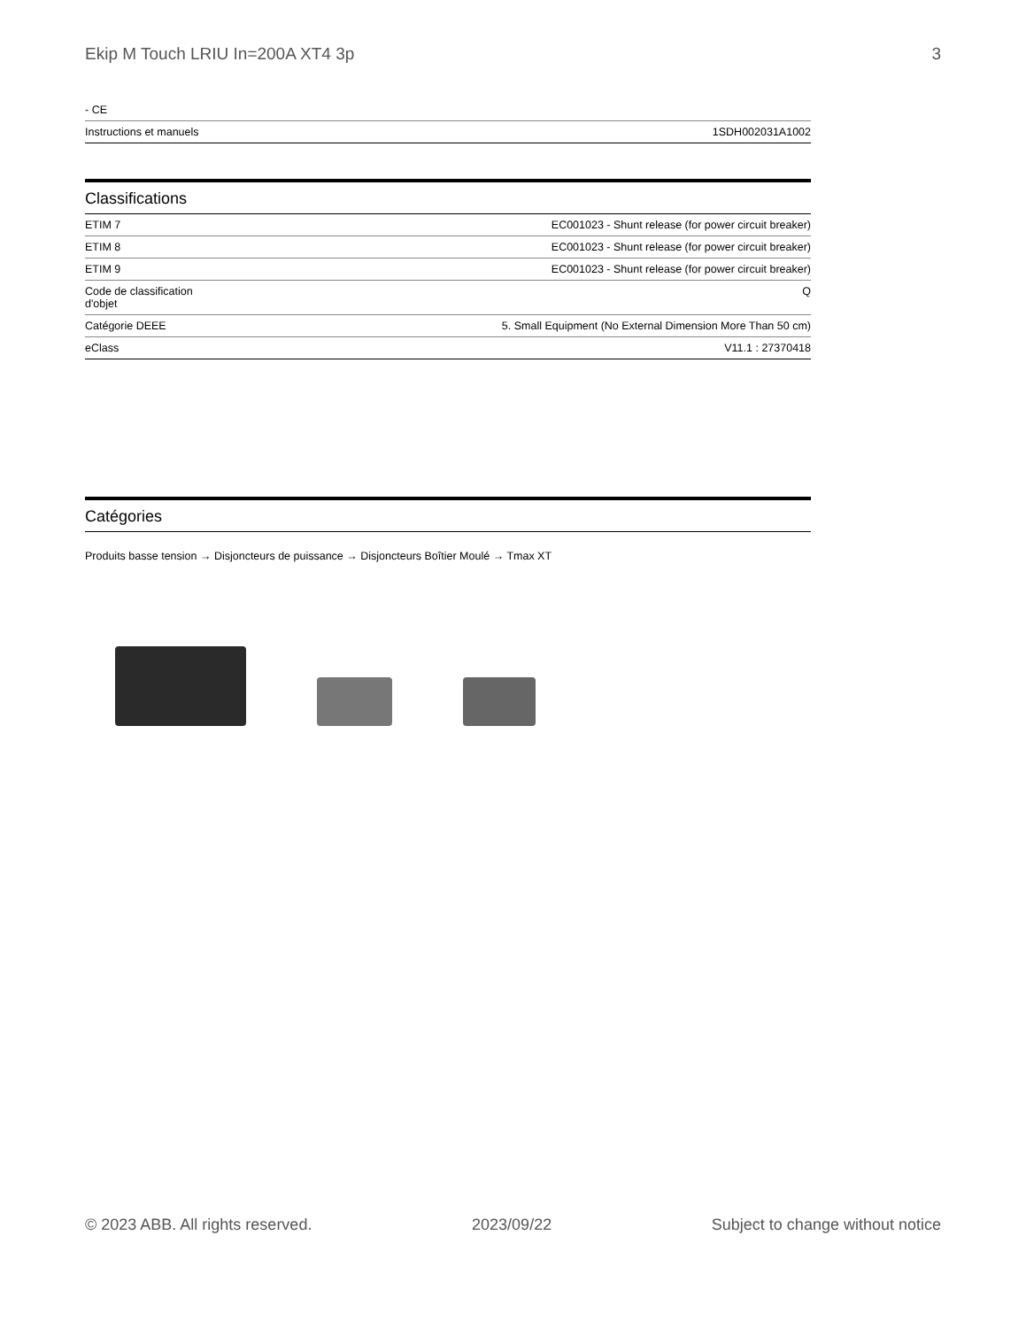Ekip M Touch LRIU In=200A XT4 3p 3
| - CE | |
| Instructions et manuels | 1SDH002031A1002 |
Classifications
| ETIM 7 | EC001023 - Shunt release (for power circuit breaker) |
| ETIM 8 | EC001023 - Shunt release (for power circuit breaker) |
| ETIM 9 | EC001023 - Shunt release (for power circuit breaker) |
| Code de classification d'objet | Q |
| Catégorie DEEE | 5. Small Equipment (No External Dimension More Than 50 cm) |
| eClass | V11.1 : 27370418 |
Catégories
Produits basse tension → Disjoncteurs de puissance → Disjoncteurs Boîtier Moulé → Tmax XT
© 2023 ABB. All rights reserved. 2023/09/22 Subject to change without notice